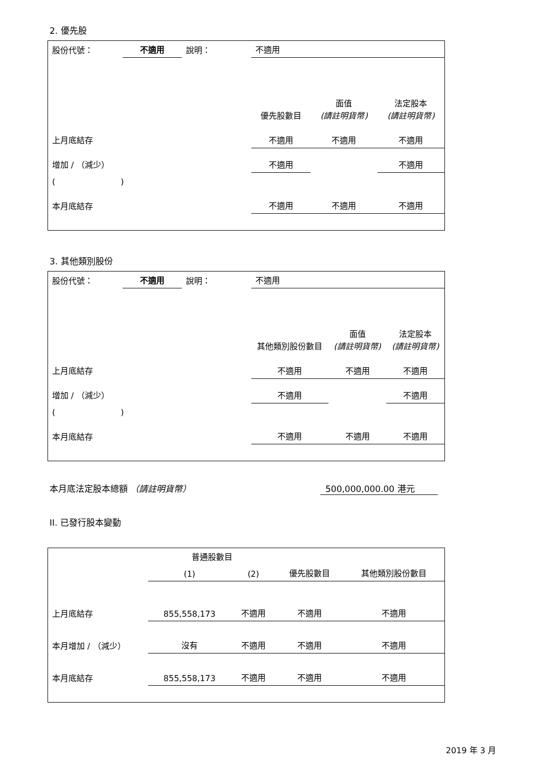2. 優先股
| 股份代號： | 不適用 | 說明： | 不適用 | | |
| | | | 優先股數目 | 面值 (請註明貨幣) | 法定股本 (請註明貨幣) |
| 上月底結存 | | | 不適用 | 不適用 | 不適用 |
| 增加 / （減少） | | | 不適用 | | 不適用 |
| ( ) | | | | | |
| 本月底結存 | | | 不適用 | 不適用 | 不適用 |
3. 其他類別股份
| 股份代號： | 不適用 | 說明： | 不適用 | | |
| | | | 其他類別股份數目 | 面值 (請註明貨幣) | 法定股本 (請註明貨幣) |
| 上月底結存 | | | 不適用 | 不適用 | 不適用 |
| 增加 / （減少） | | | 不適用 | | 不適用 |
| ( ) | | | | | |
| 本月底結存 | | | 不適用 | 不適用 | 不適用 |
本月底法定股本總額 （請註明貨幣） 500,000,000.00 港元
II. 已發行股本變動
| | 普通股數目 | | | 其他類別股份數目 |
| | (1) | (2) | 優先股數目 | |
| 上月底結存 | 855,558,173 | 不適用 | 不適用 | 不適用 |
| 本月增加 / （減少） | 沒有 | 不適用 | 不適用 | 不適用 |
| 本月底結存 | 855,558,173 | 不適用 | 不適用 | 不適用 |
2019 年 3 月